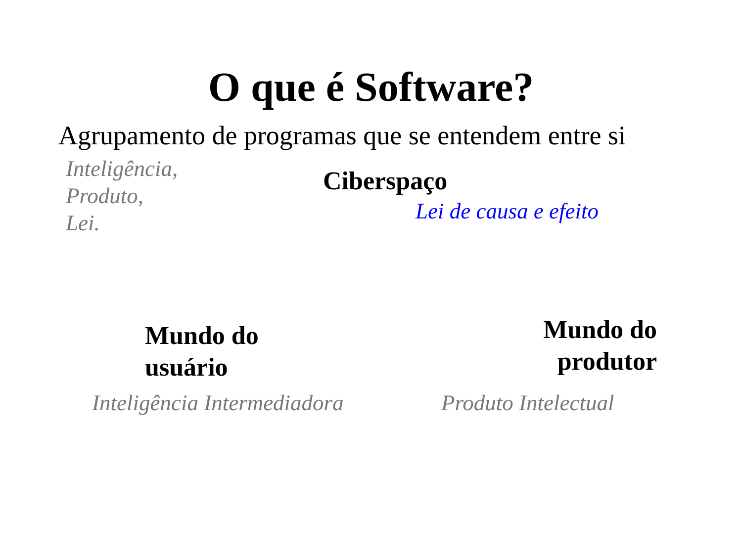O que é Software?
Agrupamento de programas que se entendem entre si
Inteligência,
Produto,
Lei.
Ciberspaço
Lei de causa e efeito
Mundo do
usuário
Mundo do
produtor
Inteligência Intermediadora
Produto Intelectual